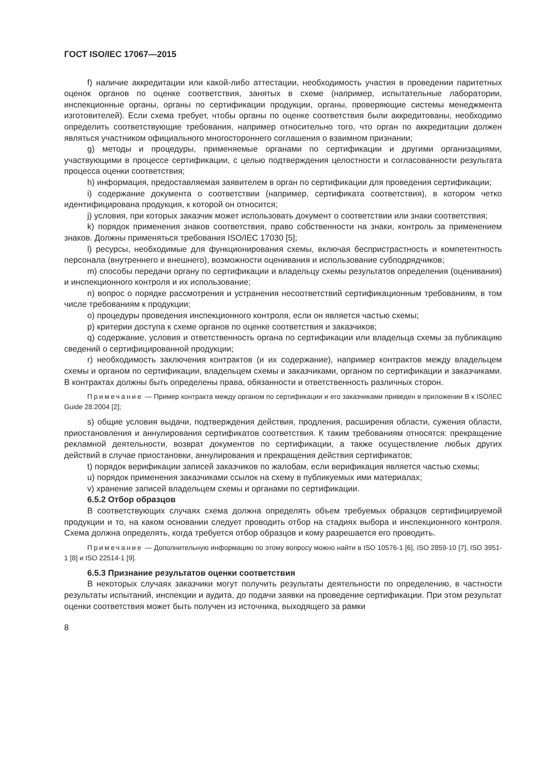ГОСТ ISO/IEC 17067—2015
f) наличие аккредитации или какой-либо аттестации, необходимость участия в проведении паритетных оценок органов по оценке соответствия, занятых в схеме (например, испытательные лаборатории, инспекционные органы, органы по сертификации продукции, органы, проверяющие системы менеджмента изготовителей). Если схема требует, чтобы органы по оценке соответствия были аккредитованы, необходимо определить соответствующие требования, например относительно того, что орган по аккредитации должен являться участником официального многостороннего соглашения о взаимном признании;
g) методы и процедуры, применяемые органами по сертификации и другими организациями, участвующими в процессе сертификации, с целью подтверждения целостности и согласованности результата процесса оценки соответствия;
h) информация, предоставляемая заявителем в орган по сертификации для проведения сертификации;
i) содержание документа о соответствии (например, сертификата соответствия), в котором четко идентифицирована продукция, к которой он относится;
j) условия, при которых заказчик может использовать документ о соответствии или знаки соответствия;
k) порядок применения знаков соответствия, право собственности на знаки, контроль за применением знаков. Должны применяться требования ISO/IEC 17030 [5];
l) ресурсы, необходимые для функционирования схемы, включая беспристрастность и компетентность персонала (внутреннего и внешнего), возможности оценивания и использование субподрядчиков;
m) способы передачи органу по сертификации и владельцу схемы результатов определения (оценивания) и инспекционного контроля и их использование;
n) вопрос о порядке рассмотрения и устранения несоответствий сертификационным требованиям, в том числе требованиям к продукции;
o) процедуры проведения инспекционного контроля, если он является частью схемы;
p) критерии доступа к схеме органов по оценке соответствия и заказчиков;
q) содержание, условия и ответственность органа по сертификации или владельца схемы за публикацию сведений о сертифицированной продукции;
r) необходимость заключения контрактов (и их содержание), например контрактов между владельцем схемы и органом по сертификации, владельцем схемы и заказчиками, органом по сертификации и заказчиками. В контрактах должны быть определены права, обязанности и ответственность различных сторон.
Примечание — Пример контракта между органом по сертификации и его заказчиками приведен в приложении B к ISO/IEC Guide 28:2004 [2];
s) общие условия выдачи, подтверждения действия, продления, расширения области, сужения области, приостановления и аннулирования сертификатов соответствия. К таким требованиям относятся: прекращение рекламной деятельности, возврат документов по сертификации, а также осуществление любых других действий в случае приостановки, аннулирования и прекращения действия сертификатов;
t) порядок верификации записей заказчиков по жалобам, если верификация является частью схемы;
u) порядок применения заказчиками ссылок на схему в публикуемых ими материалах;
v) хранение записей владельцем схемы и органами по сертификации.
6.5.2 Отбор образцов
В соответствующих случаях схема должна определять объем требуемых образцов сертифицируемой продукции и то, на каком основании следует проводить отбор на стадиях выбора и инспекционного контроля. Схема должна определять, когда требуется отбор образцов и кому разрешается его проводить.
Примечание — Дополнительную информацию по этому вопросу можно найти в ISO 10576-1 [6], ISO 2859-10 [7], ISO 3951-1 [8] и ISO 22514-1 [9].
6.5.3 Признание результатов оценки соответствия
В некоторых случаях заказчики могут получить результаты деятельности по определению, в частности результаты испытаний, инспекции и аудита, до подачи заявки на проведение сертификации. При этом результат оценки соответствия может быть получен из источника, выходящего за рамки
8